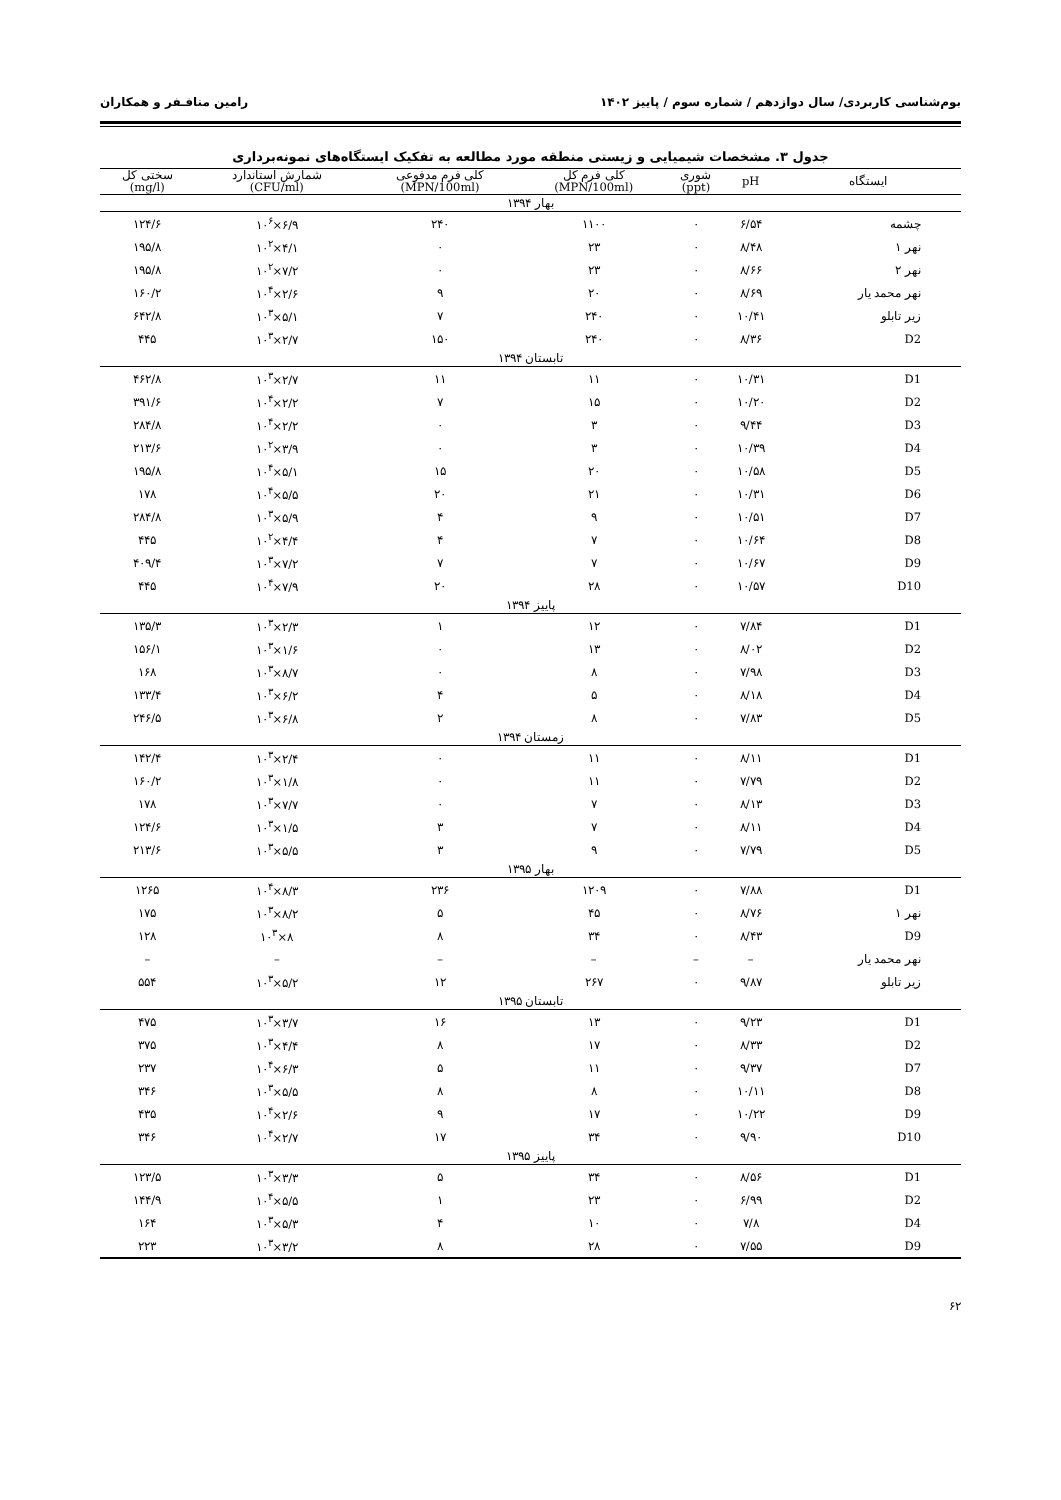بوم‌شناسی کاربردی/ سال دوازدهم / شماره سوم / پاییز ۱۴۰۲ رامین منافـفر و همکاران
جدول ۳. مشخصات شیمیایی و زیستی منطقه مورد مطالعه به تفکیک ایستگاه‌های نمونه‌برداری
| ایستگاه | pH | شوری (ppt) | کلی فرم کل (MPN/100ml) | کلی فرم مدفوعی (MPN/100ml) | شمارش استاندارد (CFU/ml) | سختی کل (mg/l) |
| --- | --- | --- | --- | --- | --- | --- |
| بهار ۱۳۹۴ | | | | | | |
| چشمه | ۶/۵۴ | ۰ | ۱۱۰۰ | ۲۴۰ | ۶/۹×۱۰<sup>۶</sup> | ۱۲۴/۶ |
| نهر ۱ | ۸/۴۸ | ۰ | ۲۳ | ۰ | ۴/۱×۱۰<sup>۲</sup> | ۱۹۵/۸ |
| نهر ۲ | ۸/۶۶ | ۰ | ۲۳ | ۰ | ۷/۲×۱۰<sup>۲</sup> | ۱۹۵/۸ |
| نهر محمد یار | ۸/۶۹ | ۰ | ۲۰ | ۹ | ۲/۶×۱۰<sup>۴</sup> | ۱۶۰/۲ |
| زیر تابلو | ۱۰/۴۱ | ۰ | ۲۴۰ | ۷ | ۵/۱×۱۰<sup>۳</sup> | ۶۴۲/۸ |
| D2 | ۸/۳۶ | ۰ | ۲۴۰ | ۱۵۰ | ۲/۷×۱۰<sup>۳</sup> | ۴۴۵ |
| تابستان ۱۳۹۴ | | | | | | |
| D1 | ۱۰/۳۱ | ۰ | ۱۱ | ۱۱ | ۲/۷×۱۰<sup>۳</sup> | ۴۶۲/۸ |
| D2 | ۱۰/۲۰ | ۰ | ۱۵ | ۷ | ۲/۲×۱۰<sup>۴</sup> | ۳۹۱/۶ |
| D3 | ۹/۴۴ | ۰ | ۳ | ۰ | ۲/۲×۱۰<sup>۴</sup> | ۲۸۴/۸ |
| D4 | ۱۰/۳۹ | ۰ | ۳ | ۰ | ۳/۹×۱۰<sup>۲</sup> | ۲۱۳/۶ |
| D5 | ۱۰/۵۸ | ۰ | ۲۰ | ۱۵ | ۵/۱×۱۰<sup>۴</sup> | ۱۹۵/۸ |
| D6 | ۱۰/۳۱ | ۰ | ۲۱ | ۲۰ | ۵/۵×۱۰<sup>۴</sup> | ۱۷۸ |
| D7 | ۱۰/۵۱ | ۰ | ۹ | ۴ | ۵/۹×۱۰<sup>۳</sup> | ۲۸۴/۸ |
| D8 | ۱۰/۶۴ | ۰ | ۷ | ۴ | ۴/۴×۱۰<sup>۲</sup> | ۴۴۵ |
| D9 | ۱۰/۶۷ | ۰ | ۷ | ۷ | ۷/۲×۱۰<sup>۳</sup> | ۴۰۹/۴ |
| D10 | ۱۰/۵۷ | ۰ | ۲۸ | ۲۰ | ۷/۹×۱۰<sup>۴</sup> | ۴۴۵ |
| پاییز ۱۳۹۴ | | | | | | |
| D1 | ۷/۸۴ | ۰ | ۱۲ | ۱ | ۲/۳×۱۰<sup>۳</sup> | ۱۳۵/۳ |
| D2 | ۸/۰۲ | ۰ | ۱۳ | ۰ | ۱/۶×۱۰<sup>۳</sup> | ۱۵۶/۱ |
| D3 | ۷/۹۸ | ۰ | ۸ | ۰ | ۸/۷×۱۰<sup>۳</sup> | ۱۶۸ |
| D4 | ۸/۱۸ | ۰ | ۵ | ۴ | ۶/۲×۱۰<sup>۳</sup> | ۱۳۳/۴ |
| D5 | ۷/۸۳ | ۰ | ۸ | ۲ | ۶/۸×۱۰<sup>۳</sup> | ۲۴۶/۵ |
| زمستان ۱۳۹۴ | | | | | | |
| D1 | ۸/۱۱ | ۰ | ۱۱ | ۰ | ۲/۴×۱۰<sup>۳</sup> | ۱۴۲/۴ |
| D2 | ۷/۷۹ | ۰ | ۱۱ | ۰ | ۱/۸×۱۰<sup>۳</sup> | ۱۶۰/۲ |
| D3 | ۸/۱۳ | ۰ | ۷ | ۰ | ۷/۷×۱۰<sup>۳</sup> | ۱۷۸ |
| D4 | ۸/۱۱ | ۰ | ۷ | ۳ | ۱/۵×۱۰<sup>۳</sup> | ۱۲۴/۶ |
| D5 | ۷/۷۹ | ۰ | ۹ | ۳ | ۵/۵×۱۰<sup>۳</sup> | ۲۱۳/۶ |
| بهار ۱۳۹۵ | | | | | | |
| D1 | ۷/۸۸ | ۰ | ۱۲۰۹ | ۲۳۶ | ۸/۳×۱۰<sup>۴</sup> | ۱۲۶۵ |
| نهر ۱ | ۸/۷۶ | ۰ | ۴۵ | ۵ | ۸/۲×۱۰<sup>۳</sup> | ۱۷۵ |
| D9 | ۸/۴۳ | ۰ | ۳۴ | ۸ | ۸×۱۰<sup>۳</sup> | ۱۲۸ |
| نهر محمد یار | – | – | – | – | – | – |
| زیر تابلو | ۹/۸۷ | ۰ | ۲۶۷ | ۱۲ | ۵/۲×۱۰<sup>۳</sup> | ۵۵۴ |
| تابستان ۱۳۹۵ | | | | | | |
| D1 | ۹/۲۳ | ۰ | ۱۳ | ۱۶ | ۳/۷×۱۰<sup>۳</sup> | ۴۷۵ |
| D2 | ۸/۳۳ | ۰ | ۱۷ | ۸ | ۴/۴×۱۰<sup>۳</sup> | ۳۷۵ |
| D7 | ۹/۳۷ | ۰ | ۱۱ | ۵ | ۶/۳×۱۰<sup>۴</sup> | ۲۳۷ |
| D8 | ۱۰/۱۱ | ۰ | ۸ | ۸ | ۵/۵×۱۰<sup>۳</sup> | ۳۴۶ |
| D9 | ۱۰/۲۲ | ۰ | ۱۷ | ۹ | ۲/۶×۱۰<sup>۴</sup> | ۴۳۵ |
| D10 | ۹/۹۰ | ۰ | ۳۴ | ۱۷ | ۲/۷×۱۰<sup>۴</sup> | ۳۴۶ |
| پاییز ۱۳۹۵ | | | | | | |
| D1 | ۸/۵۶ | ۰ | ۳۴ | ۵ | ۳/۳×۱۰<sup>۳</sup> | ۱۲۳/۵ |
| D2 | ۶/۹۹ | ۰ | ۲۳ | ۱ | ۵/۵×۱۰<sup>۴</sup> | ۱۴۴/۹ |
| D4 | ۷/۸ | ۰ | ۱۰ | ۴ | ۵/۳×۱۰<sup>۳</sup> | ۱۶۴ |
| D9 | ۷/۵۵ | ۰ | ۲۸ | ۸ | ۳/۲×۱۰<sup>۳</sup> | ۲۲۳ |
۶۲